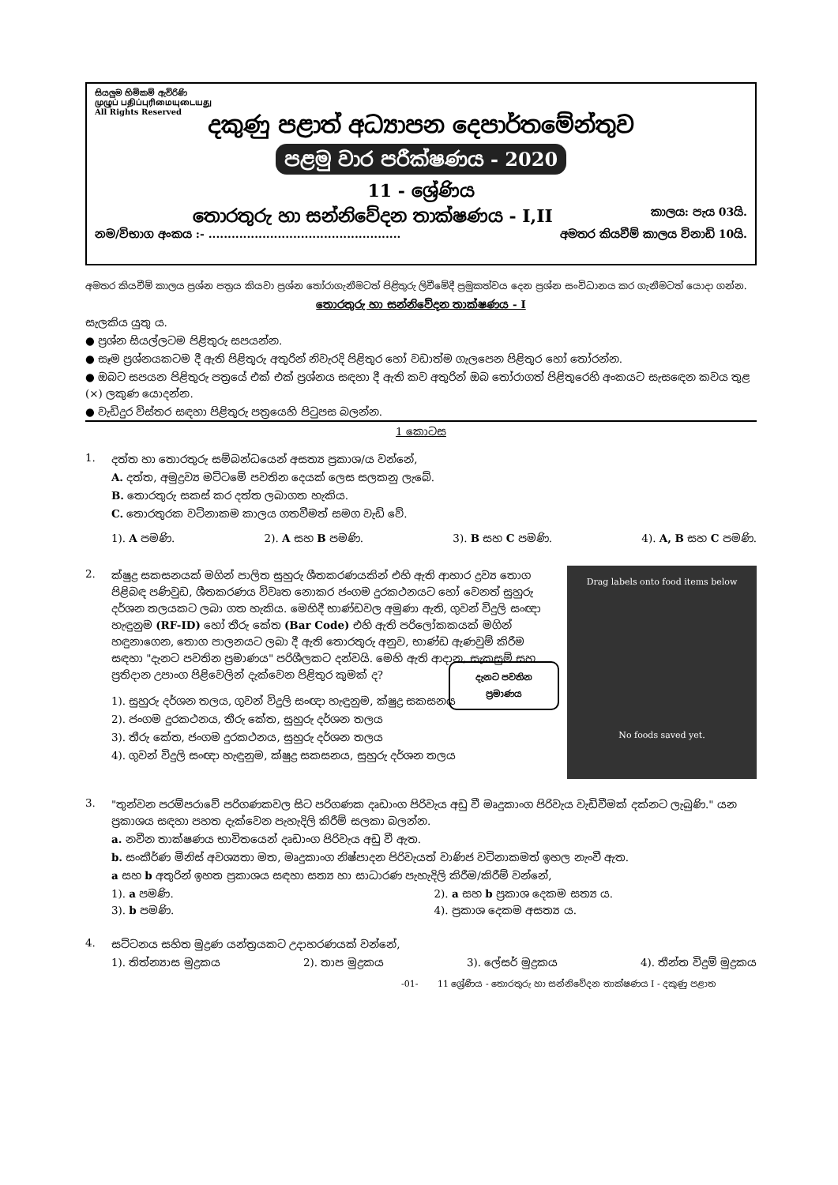සියලුම හිමිකම් ඇවිරිණි
முழுப் பதிப்புரிமையுடையது
All Rights Reserved
දකුණු පළාත් අධ්‍යාපන දෙපාර්තමේන්තුව
පළමු වාර පරීක්ෂණය - 2020
11 - ශ්‍රේණිය
තොරතුරු හා සන්නිවේදන තාක්ෂණය - I,II කාලය: පැය 03යි.
නම/විභාග අංකය :- .................................................. අමතර කියවීම් කාලය විනාඩි 10යි.
අමතර කියවීම් කාලය ප්‍රශ්න පත්‍රය කියවා ප්‍රශ්න තෝරාගැනීමටත් පිළිතුරු ලිවීමේදී ප්‍රමුකත්වය දෙන ප්‍රශ්න සංවිධානය කර ගැනීමටත් යොදා ගන්න.
තොරතුරු හා සන්නිවේදන තාක්ෂණය - I
සැලකිය යුතු ය.
● ප්‍රශ්න සියල්ලටම පිළිතුරු සපයන්න.
● සෑම ප්‍රශ්නයකටම දී ඇති පිළිතුරු අතුරින් නිවැරදි පිළිතුර හෝ වඩාත්ම ගැලපෙන පිළිතුර හෝ තෝරන්න.
● ඔබට සපයන පිළිතුරු පත්‍රයේ එක් එක් ප්‍රශ්නය සඳහා දී ඇති කව අතුරින් ඔබ තෝරාගත් පිළිතුරෙහි අංකයට සැසඳෙන කවය තුළ (×) ලකුණ යොදන්න.
● වැඩිදුර විස්තර සඳහා පිළිතුරු පත්‍රයෙහි පිටුපස බලන්න.
1 කොටස
1. දත්ත හා තොරතුරු සම්බන්ධයෙන් අසත්‍ය ප්‍රකාශ/ය වන්නේ,
A. දත්ත, අමුද්‍රව්‍ය මට්ටමේ පවතින දෙයක් ලෙස සලකනු ලැබේ.
B. තොරතුරු සකස් කර දත්ත ලබාගත හැකිය.
C. තොරතුරක වටිනාකම කාලය ගතවීමත් සමග වැඩි වේ.
1). A පමණි. 2). A සහ B පමණි. 3). B සහ C පමණි. 4). A, B සහ C පමණි.
2.
Drag labels onto food items below
දැනට පවතින ප්‍රමාණය
No foods saved yet.
ක්ෂුද්‍ර සකසනයක් මගින් පාලිත සුහුරු ශීතකරණයකින් එහි ඇති ආහාර ද්‍රව්‍ය තොග පිළිබඳ පණිවුඩ, ශීතකරණය විවෘත නොකර ජංගම දුරකථනයට හෝ වෙනත් සුහුරු දර්ශන තලයකට ලබා ගත හැකිය. මෙහිදී භාණ්ඩවල අමුණා ඇති, ගුවන් විදුලි සංඥා හැඳුනුම (RF-ID) හෝ තීරු කේත (Bar Code) එහි ඇති පරිලෝකකයක් මගින් හඳුනාගෙන, තොග පාලනයට ලබා දී ඇති තොරතුරු අනුව, භාණ්ඩ ඇණවුම් කිරීම සඳහා "දැනට පවතින ප්‍රමාණය" පරිශීලකට දන්වයි. මෙහි ඇති ආදාන, සැකසුම් සහ ප්‍රතිදාන උපාංග පිළිවෙලින් දැක්වෙන පිළිතුර කුමක් ද?
1). සුහුරු දර්ශන තලය, ගුවන් විදුලි සංඥා හැඳුනුම, ක්ෂුද්‍ර සකසනය
2). ජංගම දුරකථනය, තීරු කේත, සුහුරු දර්ශන තලය
3). තීරු කේත, ජංගම දුරකථනය, සුහුරු දර්ශන තලය
4). ගුවන් විදුලි සංඥා හැඳුනුම, ක්ෂුද්‍ර සකසනය, සුහුරු දර්ශන තලය
3. "තුන්වන පරම්පරාවේ පරිගණකවල සිට පරිගණක දෘඩාංග පිරිවැය අඩු වී මෘදුකාංග පිරිවැය වැඩිවීමක් දක්නට ලැබුණි." යන ප්‍රකාශය සඳහා පහත දැක්වෙන පැහැදිලි කිරීම් සලකා බලන්න.
a. නවීන තාක්ෂණය භාවිතයෙන් දෘඩාංග පිරිවැය අඩු වී ඇත.
b. සංකීර්ණ මිනිස් අවශ්‍යතා මත, මෘදුකාංග නිෂ්පාදන පිරිවැයත් වාණිජ වටිනාකමත් ඉහල නැංවී ඇත.
a සහ b අතුරින් ඉහත ප්‍රකාශය සඳහා සත්‍ය හා සාධාරණ පැහැදිලි කිරීම/කිරීම් වන්නේ,
1). a පමණි. 2). a සහ b ප්‍රකාශ දෙකම සත්‍ය ය. 3). b පමණි. 4). ප්‍රකාශ දෙකම අසත්‍ය ය.
4. සට්ටනය සහිත මුද්‍රණ යන්ත්‍රයකට උදාහරණයක් වන්නේ,
1). තිත්න්‍යාස මුද්‍රකය 2). තාප මුද්‍රකය 3). ලේසර් මුද්‍රකය 4). තීන්ත විදුම් මුද්‍රකය
-01- 11 ශ්‍රේණිය - තොරතුරු හා සන්නිවේදන තාක්ෂණය I - දකුණු පළාත